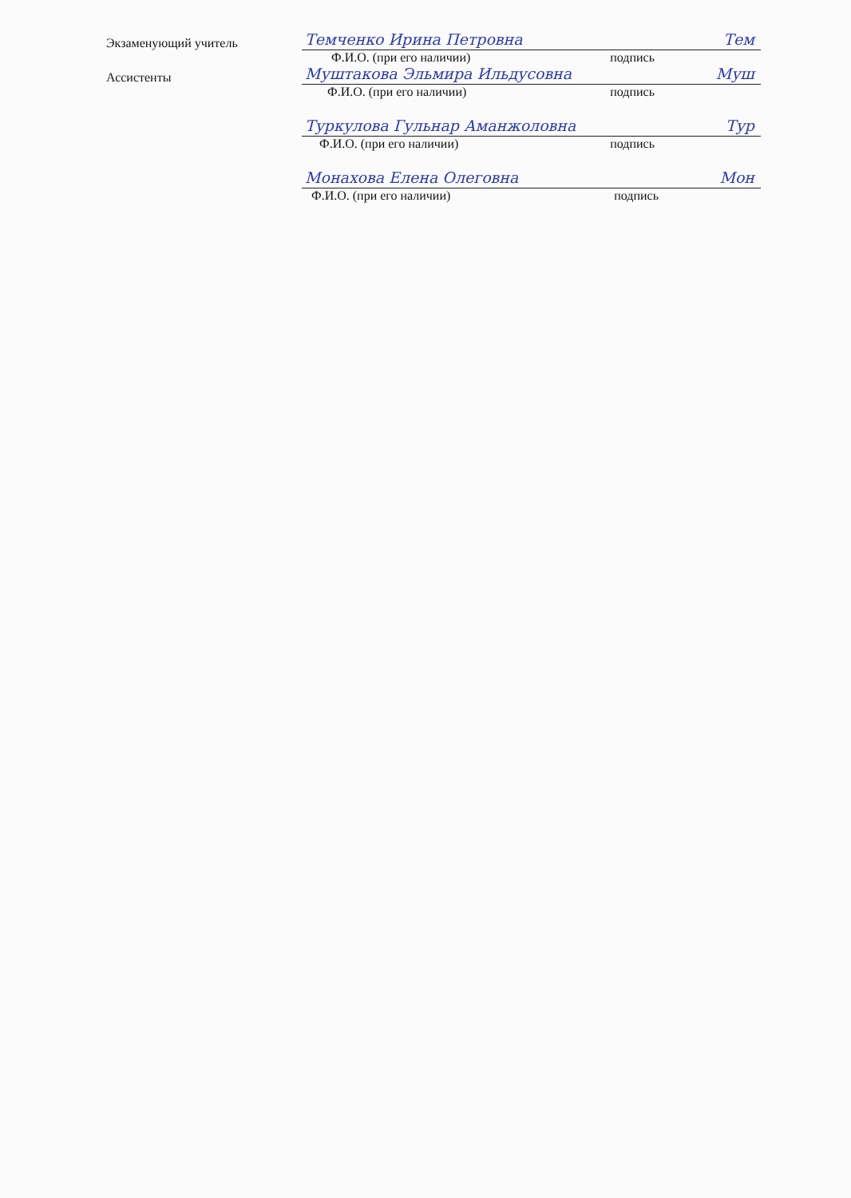Экзаменующий учитель
Темченко Ирина Петровна Тем
Ф.И.О. (при его наличии) подпись
Ассистенты
Муштакова Эльмира Ильдусовна Муш
Ф.И.О. (при его наличии) подпись
Туркулова Гульнар Аманжоловна Тур
Ф.И.О. (при его наличии) подпись
Монахова Елена Олеговна Мон
Ф.И.О. (при его наличии) подпись